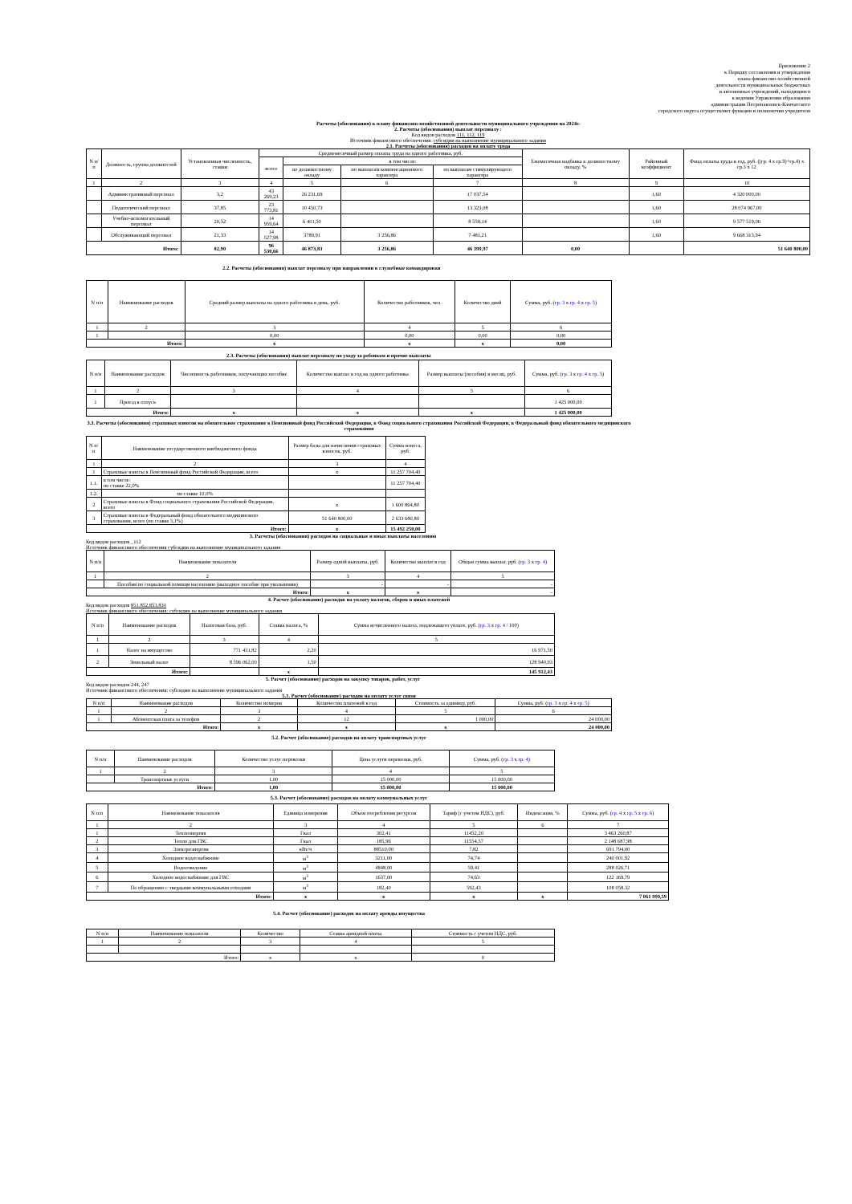Приложение 2
к Порядку составления и утверждения
плана финансово-хозяйственной
деятельности муниципальных бюджетных
и автономных учреждений, находящихся
в ведении Управления образования
администрации Петропавловск-Камчатского
городского округа осуществляет функции и полномочия учредителя
Расчеты (обоснования) к плану финансово-хозяйственной деятельности муниципального учреждения на 2024г.
2. Расчеты (обоснования) выплат персоналу :
Код видов расходов 111, 112, 119
Источник финансового обеспечения: субсидии на выполнение муниципального задания
2.1. Расчеты (обоснования) расходов на оплату труда
| N п/п | Должность, группа должностей | Установленная численность, ставки | Среднемесячный размер оплаты труда на одного работника, руб. | | | | Ежемесячная надбавка к должностному окладу, % | Районный коэффициент | Фонд оплаты труда в год, руб. ((гр. 4 х гр.9)+гр.4) х гр.3 х 12 |
| --- | --- | --- | --- | --- | --- | --- | --- | --- | --- |
| | | | всего | в том числе: | | | | | |
| | | | | по должностному окладу | по выплатам компенсационного характера | по выплатам стимулирующего характера | | | |
| 1 | 2 | 3 | 4 | 5 | 6 | 7 | 8 | 9 | 10 |
| | Административный персонал | 3,2 | 43 269,23 | 26 231,69 | | 17 037,54 | | 1,60 | 4 320 000,00 |
| | Педагогический персонал | 37,85 | 23 773,81 | 10 450,73 | | 13 323,08 | | 1,60 | 28 074 967,00 |
| | Учебно-вспомогательный персонал | 20,52 | 14 959,64 | 6 401,50 | | 8 558,14 | | 1,60 | 9 577 519,06 |
| | Обслуживающий персонал | 21,33 | 14 527,98 | 3789,91 | 3 256,86 | 7 481,21 | | 1,60 | 9 668 313,94 |
| Итого: | | 82,90 | 96 530,66 | 46 873,83 | 3 256,86 | 46 399,97 | 0,00 | | 51 640 800,00 |
2.2. Расчеты (обоснования) выплат персоналу при направлении в служебные командировки
| N п/п | Наименование расходов | Средний размер выплаты на одного работника в день, руб. | Количество работников, чел. | Количество дней | Сумма, руб. ( гр. 3 х гр. 4 х гр. 5 ) |
| --- | --- | --- | --- | --- | --- |
| 1 | 2 | 3 | 4 | 5 | 6 |
| 1 | | 0,00 | 0,00 | 0,00 | 0,00 |
| Итого: | | х | х | х | 0,00 |
2.3. Расчеты (обоснования) выплат персоналу по уходу за ребенком и прочие выплаты
| N п/п | Наименование расходов | Численность работников, получающих пособие | Количество выплат в год на одного работника | Размер выплаты (пособия) в месяц, руб. | Сумма, руб. ( гр. 3 х гр. 4 х гр. 5 ) |
| --- | --- | --- | --- | --- | --- |
| 1 | 2 | 3 | 4 | 5 | 6 |
| 1 | Проезд в отпуск | | | | 1 425 000,00 |
| Итого: | | х | х | х | 1 425 000,00 |
3.3. Расчеты (обоснования) страховых взносов на обязательное страхование в Пенсионный фонд Российской Федерации, в Фонд социального страхования Российской Федерации, в Федеральный фонд обязательного медицинского страхования
| N п/п | Наименование государственного внебюджетного фонда | Размер базы для начисления страховых взносов, руб. | Сумма взноса, руб. |
| --- | --- | --- | --- |
| 1 | 2 | 3 | 4 |
| 1 | Страховые взносы в Пенсионный фонд Российской Федерации, всего | х | 11 257 704,40 |
| 1.1. | в том числе: по ставке 22,0% | | 11 257 704,40 |
| 1.2. | по ставке 10,0% | | |
| 2 | Страховые взносы в Фонд социального страхования Российской Федерации, всего | х | 1 600 864,80 |
| 3 | Страховые взносы в Федеральный фонд обязательного медицинского страхования, всего (по ставке 5,1%) | 51 640 800,00 | 2 633 680,80 |
| Итого: | | х | 15 492 250,00 |
3. Расчеты (обоснования) расходов на социальные и иные выплаты населению
Код видов расходов _112
Источник финансового обеспечения субсидии на выполнение муниципального задания
| N п/п | Наименование показателя | Размер одной выплаты, руб. | Количество выплат в год | Общая сумма выплат, руб. ( гр. 3 х гр. 4 ) |
| --- | --- | --- | --- | --- |
| 1 | 2 | 3 | 4 | 5 |
| | Пособия по социальной помощи населению (выходное пособие при увольнении) | - | - | - |
| Итого: | | х | х | - |
4. Расчет (обоснование) расходов на уплату налогов, сборов и иных платежей
Код видов расходов 851,852,853,831
Источник финансового обеспечения: субсидии на выполнение муниципального задания
| N п/п | Наименование расходов | Налоговая база, руб. | Ставка налога, % | Сумма исчисленного налога, подлежащего уплате, руб. ( гр. 3 х гр. 4 / 100) |
| --- | --- | --- | --- | --- |
| 1 | 2 | 3 | 4 | 5 |
| 1 | Налог на имущество | 771 431,82 | 2,20 | 16 971,50 |
| 2 | Земельный налог | 8 596 062,00 | 1,50 | 128 940,93 |
| Итого: | | | х | 145 912,43 |
5. Расчет (обоснование) расходов на закупку товаров, работ, услуг
Код видов расходов 244, 247
Источник финансового обеспечения: субсидии на выполнение муниципального задания
5.1. Расчет (обоснование) расходов на оплату услуг связи
| N п/п | Наименование расходов | Количество номеров | Количество платежей в год | Стоимость за единицу, руб. | Сумма, руб. ( гр. 3 х гр. 4 х гр. 5 ) |
| --- | --- | --- | --- | --- | --- |
| 1 | 2 | 3 | 4 | 5 | 6 |
| 1 | Абонентская плата за телефон | 2 | 12 | 1 000,00 | 24 000,00 |
| Итого: | | х | х | х | 24 000,00 |
5.2. Расчет (обоснование) расходов на оплату транспортных услуг
| N п/п | Наименование расходов | Количество услуг перевозки | Цена услуги перевозки, руб. | Сумма, руб. ( гр. 3 х гр. 4 ) |
| --- | --- | --- | --- | --- |
| 1 | 2 | 3 | 4 | 5 |
| | Транспортные услуги | 1,00 | 15 000,00 | 15 000,00 |
| Итого: | | 1,00 | 15 000,00 | 15 000,00 |
5.3. Расчет (обоснование) расходов на оплату коммунальных услуг
| N п/п | Наименование показателя | Единица измерения | Объем потребления ресурсов | Тариф (с учетом НДС), руб. | Индексация, % | Сумма, руб. ( гр. 4 х гр. 5 х гр. 6 ) |
| --- | --- | --- | --- | --- | --- | --- |
| 1 | 2 | 3 | 4 | 5 | 6 | 7 |
| 1 | Теплоэнергия | Гкал | 302,41 | 11452,20 | | 3 463 260,87 |
| 2 | Тепло для ГВС | Гкал | 185,96 | 11554,57 | | 2 148 687,98 |
| 3 | Электроэнергия | кВт/ч | 88510,00 | 7,82 | | 691 794,00 |
| 4 | Холодное водоснабжение | м<sup>3</sup> | 3211,00 | 74,74 | | 240 001,92 |
| 5 | Водоотведение | м<sup>3</sup> | 4848,00 | 59,41 | | 288 026,71 |
| 6 | Холодное водоснабжение для ГВС | м<sup>3</sup> | 1637,00 | 74,63 | | 122 169,79 |
| 7 | По обращению с твердыми коммунальными отходами | м<sup>3</sup> | 182,40 | 592,43 | | 108 058,32 |
| Итого: | | х | х | х | х | 7 061 999,59 |
5.4. Расчет (обоснование) расходов на оплату аренды имущества
| N п/п | Наименование показателя | Количество | Ставка арендной платы | Стоимость с учетом НДС, руб. |
| --- | --- | --- | --- | --- |
| 1 | 2 | 3 | 4 | 5 |
| Итого: | | х | х | 0 |